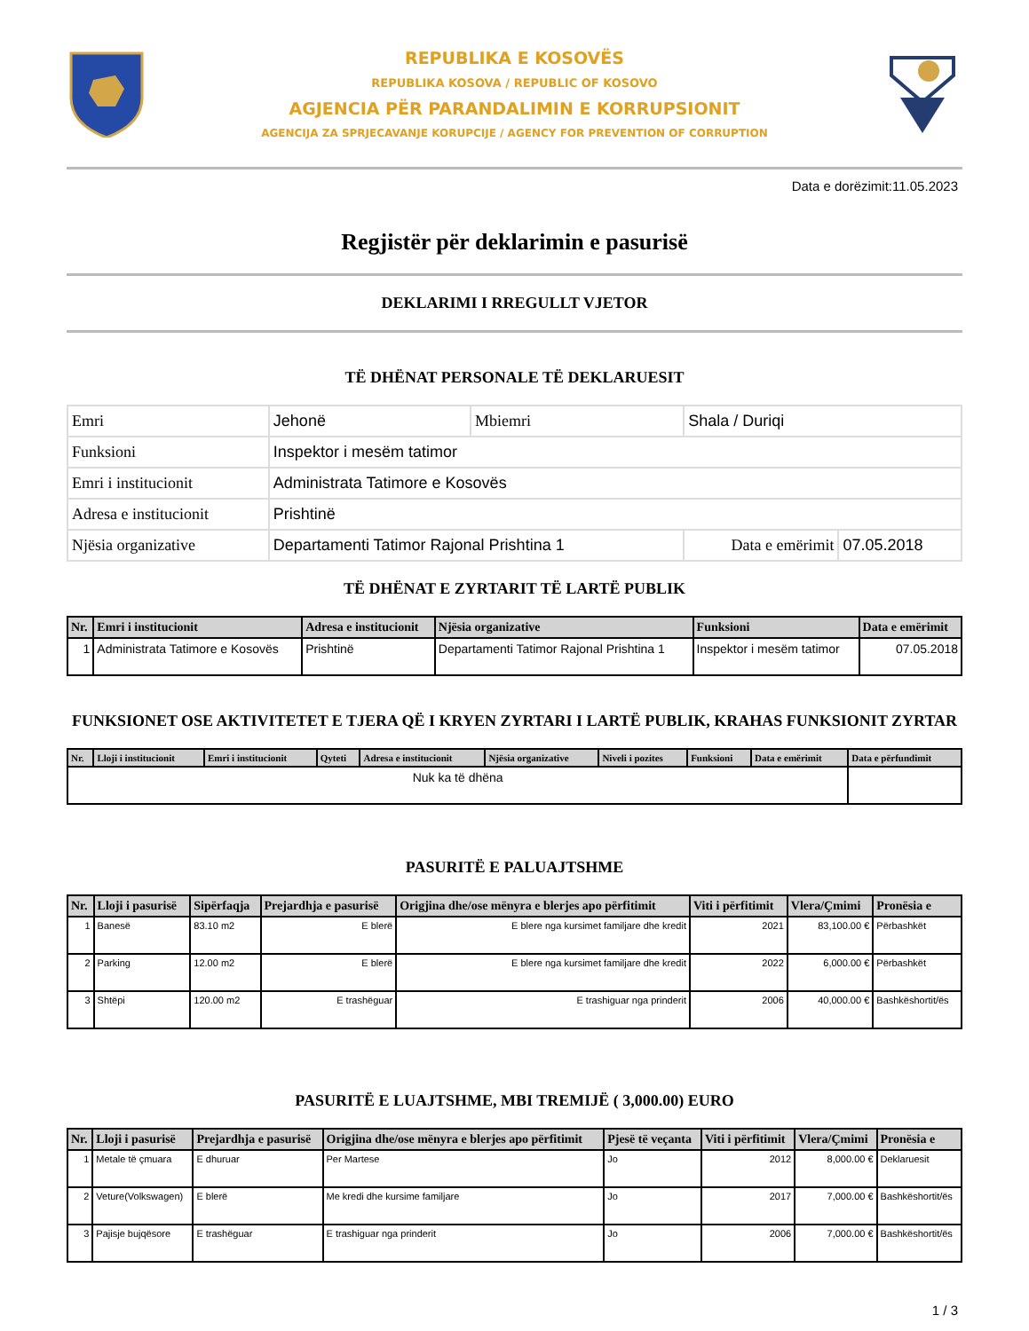REPUBLIKA E KOSOVËS
REPUBLIKA KOSOVA / REPUBLIC OF KOSOVO
AGJENCIA PËR PARANDALIMIN E KORRUPSIONIT
AGENCIJA ZA SPRJECAVANJE KORUPCIJE / AGENCY FOR PREVENTION OF CORRUPTION
Data e dorëzimit:11.05.2023
Regjistër për deklarimin e pasurisë
DEKLARIMI I RREGULLT VJETOR
TË DHËNAT PERSONALE TË DEKLARUESIT
| Emri | Jehonë | Mbiemri | Shala / Duriqi | |
| Funksioni | Inspektor i mesëm tatimor | | | |
| Emri i institucionit | Administrata Tatimore e Kosovës | | | |
| Adresa e institucionit | Prishtinë | | | |
| Njësia organizative | Departamenti Tatimor Rajonal Prishtina 1 | | Data e emërimit | 07.05.2018 |
TË DHËNAT E ZYRTARIT TË LARTË PUBLIK
| Nr. | Emri i institucionit | Adresa e institucionit | Njësia organizative | Funksioni | Data e emërimit |
| --- | --- | --- | --- | --- | --- |
| 1 | Administrata Tatimore e Kosovës | Prishtinë | Departamenti Tatimor Rajonal Prishtina 1 | Inspektor i mesëm tatimor | 07.05.2018 |
FUNKSIONET OSE AKTIVITETET E TJERA QË I KRYEN ZYRTARI I LARTË PUBLIK, KRAHAS FUNKSIONIT ZYRTAR
| Nr. | Lloji i institucionit | Emri i institucionit | Qyteti | Adresa e institucionit | Njësia organizative | Niveli i pozites | Funksioni | Data e emërimit | Data e përfundimit |
| --- | --- | --- | --- | --- | --- | --- | --- | --- | --- |
| Nuk ka të dhëna | | | | | | | | | |
PASURITË E PALUAJTSHME
| Nr. | Lloji i pasurisë | Sipërfaqja | Prejardhja e pasurisë | Origjina dhe/ose mënyra e blerjes apo përfitimit | Viti i përfitimit | Vlera/Çmimi | Pronësia e |
| --- | --- | --- | --- | --- | --- | --- | --- |
| 1 | Banesë | 83.10 m2 | E blerë | E blere nga kursimet familjare dhe kredit | 2021 | 83,100.00 € | Përbashkët |
| 2 | Parking | 12.00 m2 | E blerë | E blere nga kursimet familjare dhe kredit | 2022 | 6,000.00 € | Përbashkët |
| 3 | Shtëpi | 120.00 m2 | E trashëguar | E trashiguar nga prinderit | 2006 | 40,000.00 € | Bashkëshortit/ës |
PASURITË E LUAJTSHME, MBI TREMIJË ( 3,000.00) EURO
| Nr. | Lloji i pasurisë | Prejardhja e pasurisë | Origjina dhe/ose mënyra e blerjes apo përfitimit | Pjesë të veçanta | Viti i përfitimit | Vlera/Çmimi | Pronësia e |
| --- | --- | --- | --- | --- | --- | --- | --- |
| 1 | Metale të çmuara | E dhuruar | Per Martese | Jo | 2012 | 8,000.00 € | Deklaruesit |
| 2 | Veture(Volkswagen) | E blerë | Me kredi dhe kursime familjare | Jo | 2017 | 7,000.00 € | Bashkëshortit/ës |
| 3 | Pajisje bujqësore | E trashëguar | E trashiguar nga prinderit | Jo | 2006 | 7,000.00 € | Bashkëshortit/ës |
1 / 3